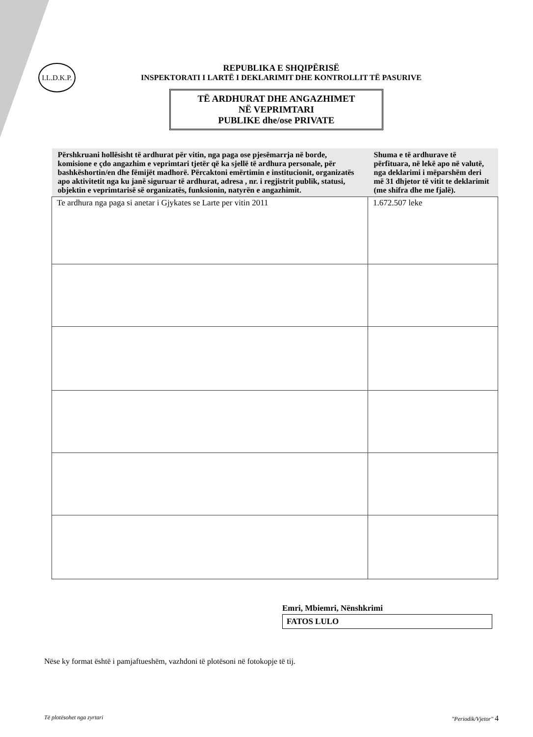I.L.D.K.P.
REPUBLIKA E SHQIPËRISË
INSPEKTORATI I LARTË I DEKLARIMIT DHE KONTROLLIT TË PASURIVE
TË ARDHURAT DHE ANGAZHIMET
NË VEPRIMTARI
PUBLIKE dhe/ose PRIVATE
| Përshkruani hollësisht të ardhurat për vitin, nga paga ose pjesëmarrja në borde, komisione e çdo angazhim e veprimtari tjetër që ka sjellë të ardhura personale, për bashkëshortin/en dhe fëmijët madhorë. Përcaktoni emërtimin e institucionit, organizatës apo aktivitetit nga ku janë siguruar të ardhurat, adresa , nr. i regjistrit publik, statusi, objektin e veprimtarisë së organizatës, funksionin, natyrën e angazhimit. | Shuma e të ardhurave të përfituara, në lekë apo në valutë, nga deklarimi i mëparshëm deri më 31 dhjetor të vitit te deklarimit (me shifra dhe me fjalë). |
| --- | --- |
| Te ardhura nga paga si anetar i Gjykates se Larte per vitin 2011 | 1.672.507 leke |
Emri, Mbiemri, Nënshkrimi
FATOS LULO
Nëse ky format është i pamjaftueshëm, vazhdoni të plotësoni në fotokopje të tij.
Të plotësohet nga zyrtari "Periodik/Vjetor" 4